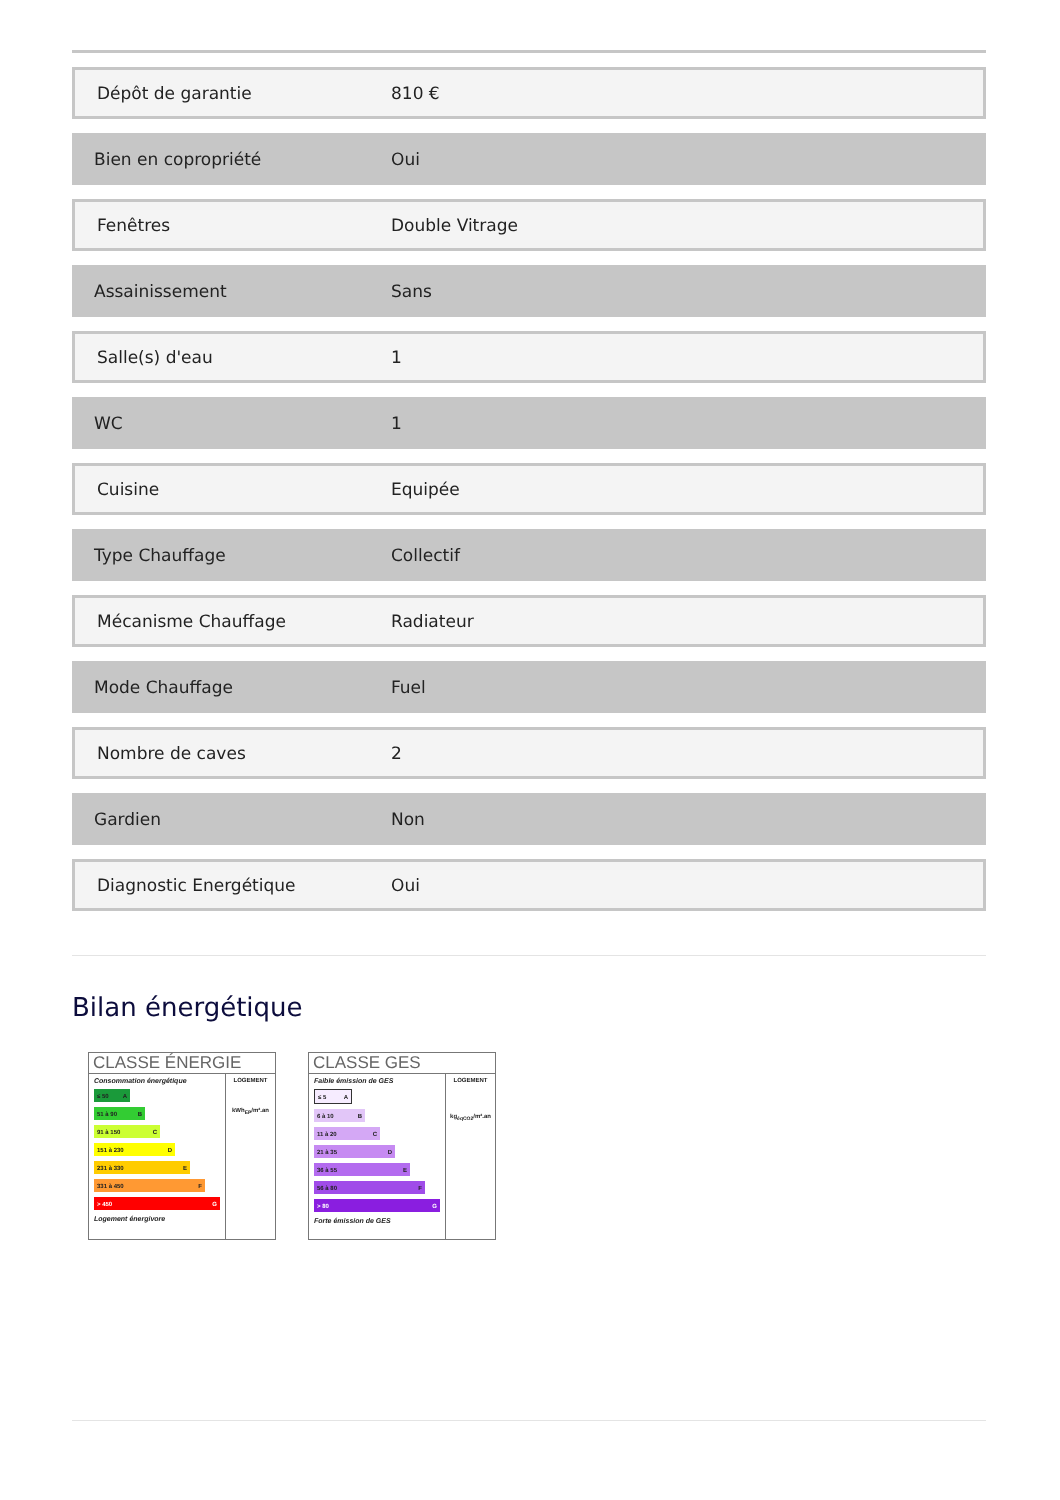| Dépôt de garantie | 810 € |
| Bien en copropriété | Oui |
| Fenêtres | Double Vitrage |
| Assainissement | Sans |
| Salle(s) d'eau | 1 |
| WC | 1 |
| Cuisine | Equipée |
| Type Chauffage | Collectif |
| Mécanisme Chauffage | Radiateur |
| Mode Chauffage | Fuel |
| Nombre de caves | 2 |
| Gardien | Non |
| Diagnostic Energétique | Oui |
Bilan énergétique
CLASSE ÉNERGIE
Consommation énergétique
≤ 50 A
51 à 90 B
91 à 150 C
151 à 230 D
231 à 330 E
331 à 450 F
> 450 G
Logement énergivore
LOGEMENT
kWh<sub>EP</sub>/m².an
CLASSE GES
Faible émission de GES
≤ 5 A
6 à 10 B
11 à 20 C
21 à 35 D
36 à 55 E
56 à 80 F
> 80 G
Forte émission de GES
LOGEMENT
kg<sub>éqCO2</sub>/m².an